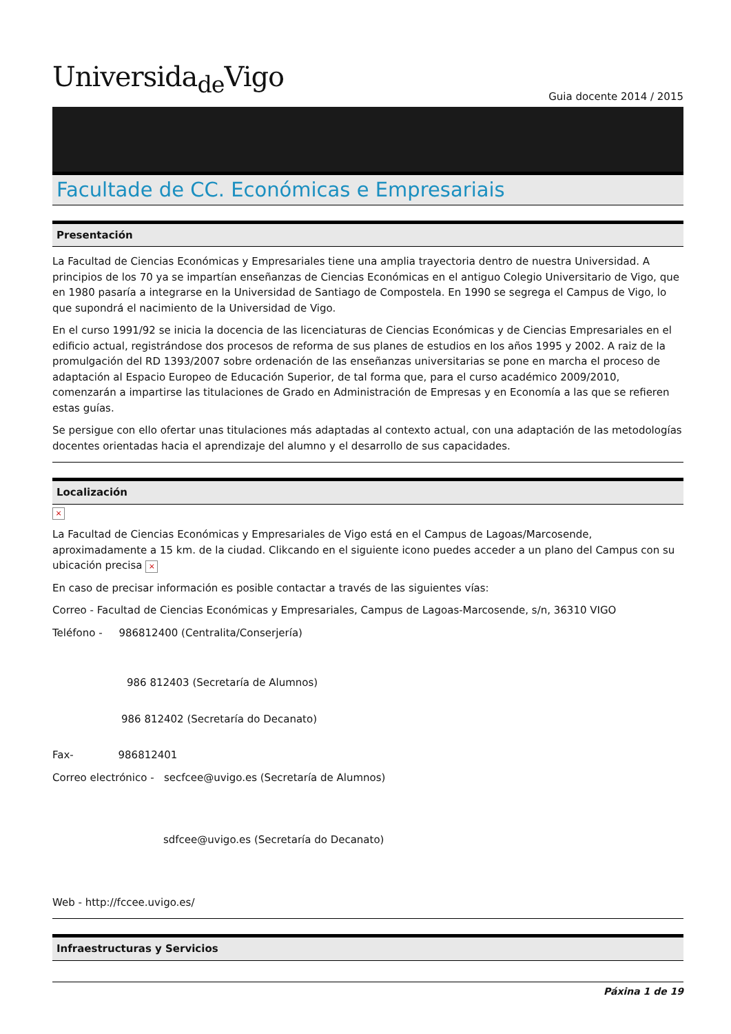Universida<sub>de</sub>Vigo
Guia docente 2014 / 2015
Facultade de CC. Económicas e Empresariais
Presentación
La Facultad de Ciencias Económicas y Empresariales tiene una amplia trayectoria dentro de nuestra Universidad. A principios de los 70 ya se impartían enseñanzas de Ciencias Económicas en el antiguo Colegio Universitario de Vigo, que en 1980 pasaría a integrarse en la Universidad de Santiago de Compostela. En 1990 se segrega el Campus de Vigo, lo que supondrá el nacimiento de la Universidad de Vigo.
En el curso 1991/92 se inicia la docencia de las licenciaturas de Ciencias Económicas y de Ciencias Empresariales en el edificio actual, registrándose dos procesos de reforma de sus planes de estudios en los años 1995 y 2002. A raiz de la promulgación del RD 1393/2007 sobre ordenación de las enseñanzas universitarias se pone en marcha el proceso de adaptación al Espacio Europeo de Educación Superior, de tal forma que, para el curso académico 2009/2010, comenzarán a impartirse las titulaciones de Grado en Administración de Empresas y en Economía a las que se refieren estas guías.
Se persigue con ello ofertar unas titulaciones más adaptadas al contexto actual, con una adaptación de las metodologías docentes orientadas hacia el aprendizaje del alumno y el desarrollo de sus capacidades.
Localización
×
La Facultad de Ciencias Económicas y Empresariales de Vigo está en el Campus de Lagoas/Marcosende, aproximadamente a 15 km. de la ciudad. Clikcando en el siguiente icono puedes acceder a un plano del Campus con su ubicación precisa ×
En caso de precisar información es posible contactar a través de las siguientes vías:
Correo - Facultad de Ciencias Económicas y Empresariales, Campus de Lagoas-Marcosende, s/n, 36310 VIGO
Teléfono - 986812400 (Centralita/Conserjería)
986 812403 (Secretaría de Alumnos)
986 812402 (Secretaría do Decanato)
Fax- 986812401
Correo electrónico - secfcee@uvigo.es (Secretaría de Alumnos)
sdfcee@uvigo.es (Secretaría do Decanato)
Web - http://fccee.uvigo.es/
Infraestructuras y Servicios
Páxina 1 de 19